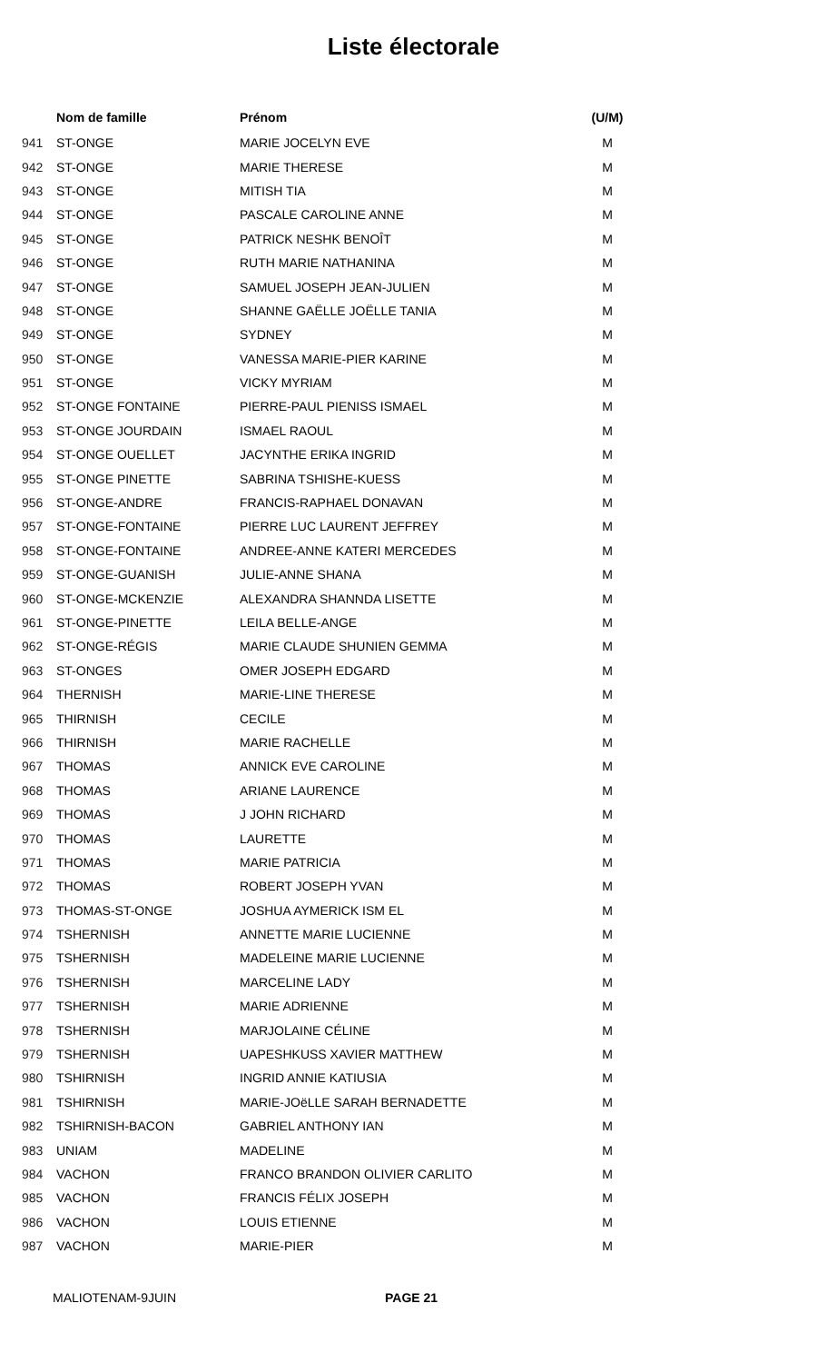Liste électorale
| | Nom de famille | Prénom | (U/M) |
| --- | --- | --- | --- |
| 941 | ST-ONGE | MARIE JOCELYN EVE | M |
| 942 | ST-ONGE | MARIE THERESE | M |
| 943 | ST-ONGE | MITISH TIA | M |
| 944 | ST-ONGE | PASCALE CAROLINE ANNE | M |
| 945 | ST-ONGE | PATRICK NESHK BENOÎT | M |
| 946 | ST-ONGE | RUTH MARIE NATHANINA | M |
| 947 | ST-ONGE | SAMUEL JOSEPH JEAN-JULIEN | M |
| 948 | ST-ONGE | SHANNE GAËLLE JOËLLE TANIA | M |
| 949 | ST-ONGE | SYDNEY | M |
| 950 | ST-ONGE | VANESSA MARIE-PIER KARINE | M |
| 951 | ST-ONGE | VICKY MYRIAM | M |
| 952 | ST-ONGE FONTAINE | PIERRE-PAUL PIENISS ISMAEL | M |
| 953 | ST-ONGE JOURDAIN | ISMAEL RAOUL | M |
| 954 | ST-ONGE OUELLET | JACYNTHE ERIKA INGRID | M |
| 955 | ST-ONGE PINETTE | SABRINA TSHISHE-KUESS | M |
| 956 | ST-ONGE-ANDRE | FRANCIS-RAPHAEL DONAVAN | M |
| 957 | ST-ONGE-FONTAINE | PIERRE LUC LAURENT JEFFREY | M |
| 958 | ST-ONGE-FONTAINE | ANDREE-ANNE KATERI MERCEDES | M |
| 959 | ST-ONGE-GUANISH | JULIE-ANNE SHANA | M |
| 960 | ST-ONGE-MCKENZIE | ALEXANDRA SHANNDA LISETTE | M |
| 961 | ST-ONGE-PINETTE | LEILA BELLE-ANGE | M |
| 962 | ST-ONGE-RÉGIS | MARIE CLAUDE SHUNIEN GEMMA | M |
| 963 | ST-ONGES | OMER JOSEPH EDGARD | M |
| 964 | THERNISH | MARIE-LINE THERESE | M |
| 965 | THIRNISH | CECILE | M |
| 966 | THIRNISH | MARIE RACHELLE | M |
| 967 | THOMAS | ANNICK EVE CAROLINE | M |
| 968 | THOMAS | ARIANE LAURENCE | M |
| 969 | THOMAS | J JOHN RICHARD | M |
| 970 | THOMAS | LAURETTE | M |
| 971 | THOMAS | MARIE PATRICIA | M |
| 972 | THOMAS | ROBERT JOSEPH YVAN | M |
| 973 | THOMAS-ST-ONGE | JOSHUA AYMERICK ISM EL | M |
| 974 | TSHERNISH | ANNETTE MARIE LUCIENNE | M |
| 975 | TSHERNISH | MADELEINE MARIE LUCIENNE | M |
| 976 | TSHERNISH | MARCELINE LADY | M |
| 977 | TSHERNISH | MARIE ADRIENNE | M |
| 978 | TSHERNISH | MARJOLAINE CÉLINE | M |
| 979 | TSHERNISH | UAPESHKUSS XAVIER MATTHEW | M |
| 980 | TSHIRNISH | INGRID ANNIE KATIUSIA | M |
| 981 | TSHIRNISH | MARIE-JOëLLE SARAH BERNADETTE | M |
| 982 | TSHIRNISH-BACON | GABRIEL ANTHONY IAN | M |
| 983 | UNIAM | MADELINE | M |
| 984 | VACHON | FRANCO BRANDON OLIVIER CARLITO | M |
| 985 | VACHON | FRANCIS FÉLIX JOSEPH | M |
| 986 | VACHON | LOUIS ETIENNE | M |
| 987 | VACHON | MARIE-PIER | M |
MALIOTENAM-9JUIN PAGE 21